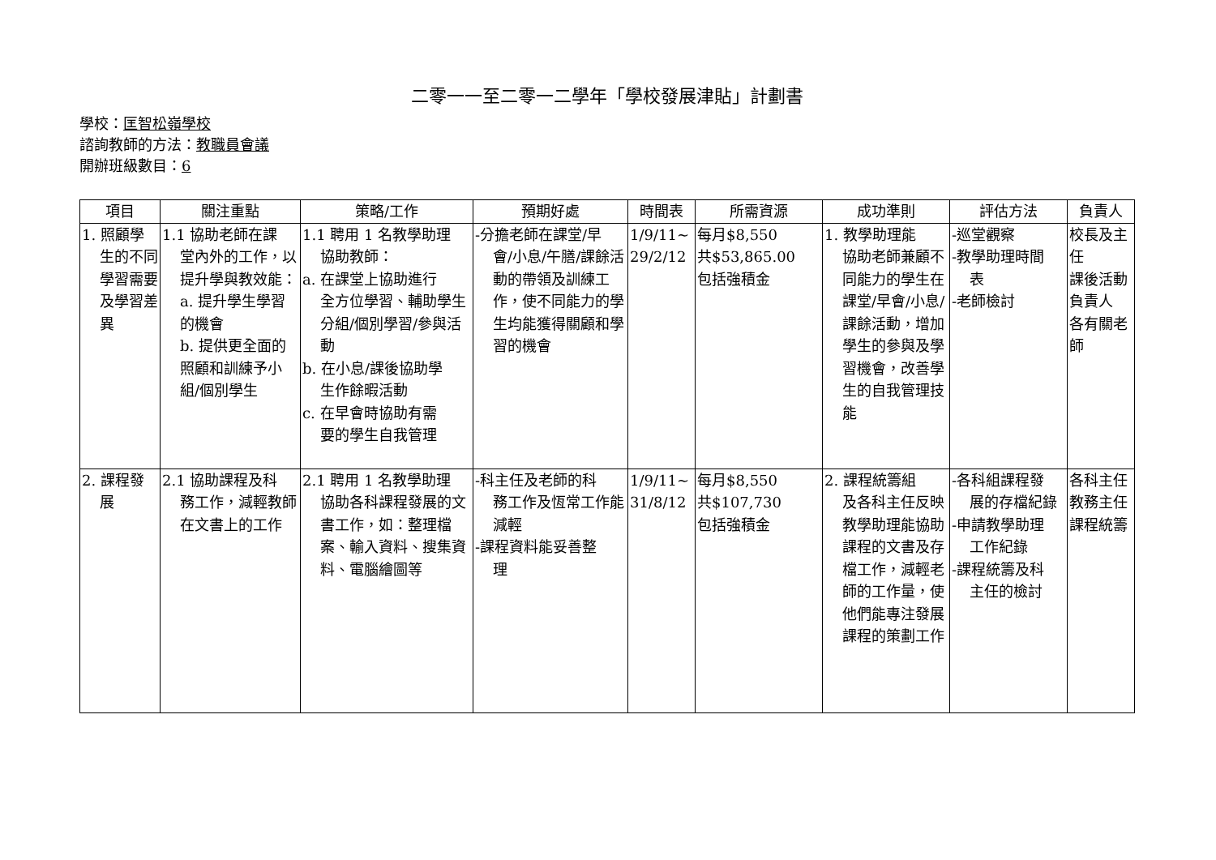二零一一至二零一二學年「學校發展津貼」計劃書
學校：匡智松嶺學校
諮詢教師的方法：教職員會議
開辦班級數目：6
| 項目 | 關注重點 | 策略/工作 | 預期好處 | 時間表 | 所需資源 | 成功準則 | 評估方法 | 負責人 |
| --- | --- | --- | --- | --- | --- | --- | --- | --- |
| 1. 照顧學 生的不同學習需要及學習差異 | 1.1 協助老師在課 堂內外的工作，以提升學與教效能： a. 提升學生學習的機會 b. 提供更全面的照顧和訓練予小組/個別學生 | 1.1 聘用 1 名教學助理 協助教師： a. 在課堂上協助進行 全方位學習、輔助學生分組/個別學習/參與活動 b. 在小息/課後協助學 生作餘暇活動 c. 在早會時協助有需 要的學生自我管理 | -分擔老師在課堂/早 會/小息/午膳/課餘活動的帶領及訓練工作，使不同能力的學生均能獲得關顧和學習的機會 | 1/9/11~ 29/2/12 | 每月$8,550 共$53,865.00 包括強積金 | 1. 教學助理能 協助老師兼顧不同能力的學生在課堂/早會/小息/課餘活動，增加學生的參與及學習機會，改善學生的自我管理技能 | -巡堂觀察 -教學助理時間 表 -老師檢討 | 校長及主任 課後活動負責人 各有關老師 |
| 2. 課程發 展 | 2.1 協助課程及科 務工作，減輕教師在文書上的工作 | 2.1 聘用 1 名教學助理 協助各科課程發展的文書工作，如：整理檔案、輸入資料、搜集資料、電腦繪圖等 | -科主任及老師的科 務工作及恆常工作能減輕 -課程資料能妥善整 理 | 1/9/11~ 31/8/12 | 每月$8,550 共$107,730 包括強積金 | 2. 課程統籌組 及各科主任反映教學助理能協助課程的文書及存檔工作，減輕老師的工作量，使他們能專注發展課程的策劃工作 | -各科組課程發 展的存檔紀錄 -申請教學助理 工作紀錄 -課程統籌及科 主任的檢討 | 各科主任 教務主任 課程統籌 |